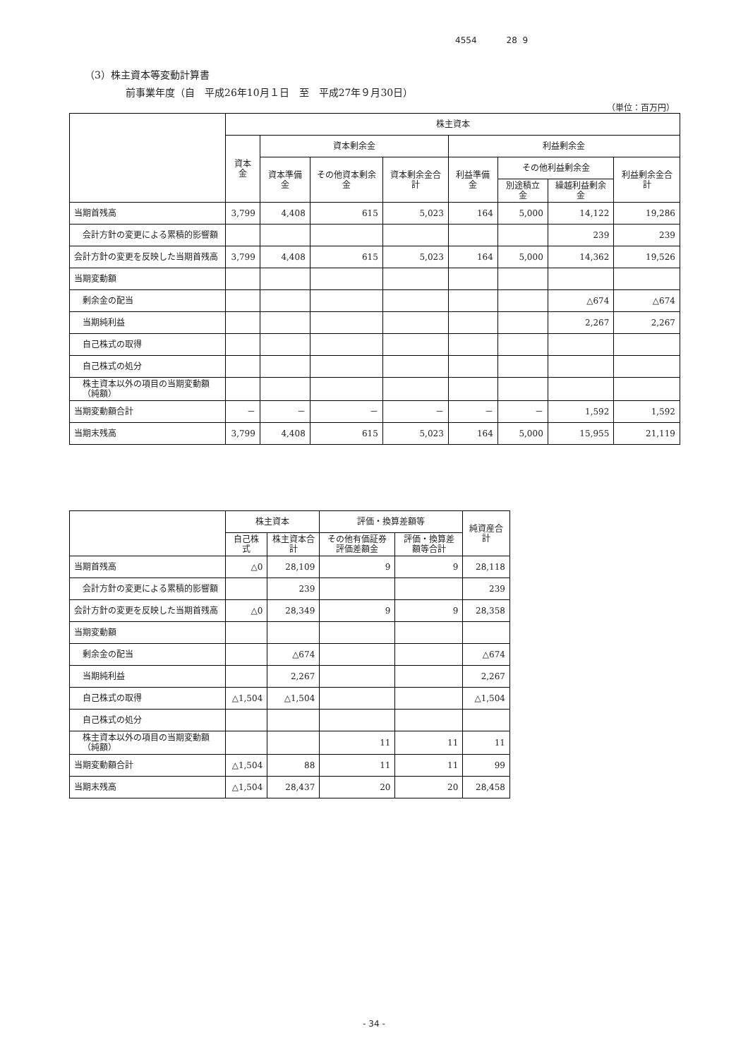4554 28 9
（3）株主資本等変動計算書
前事業年度（自　平成26年10月１日　至　平成27年９月30日）
（単位：百万円）
| | 株主資本 | | | | | | | |
| --- | --- | --- | --- | --- | --- | --- | --- | --- |
| | 資本金 | 資本剰余金 | | | 利益剰余金 | | | |
| | | 資本準備金 | その他資本剰余金 | 資本剰余金合計 | 利益準備金 | その他利益剰余金 | | 利益剰余金合計 |
| | | | | | | 別途積立金 | 繰越利益剰余金 | |
| 当期首残高 | 3,799 | 4,408 | 615 | 5,023 | 164 | 5,000 | 14,122 | 19,286 |
| 会計方針の変更による累積的影響額 | | | | | | | 239 | 239 |
| 会計方針の変更を反映した当期首残高 | 3,799 | 4,408 | 615 | 5,023 | 164 | 5,000 | 14,362 | 19,526 |
| 当期変動額 | | | | | | | | |
| 剰余金の配当 | | | | | | | △674 | △674 |
| 当期純利益 | | | | | | | 2,267 | 2,267 |
| 自己株式の取得 | | | | | | | | |
| 自己株式の処分 | | | | | | | | |
| 株主資本以外の項目の当期変動額（純額） | | | | | | | | |
| 当期変動額合計 | － | － | － | － | － | － | 1,592 | 1,592 |
| 当期末残高 | 3,799 | 4,408 | 615 | 5,023 | 164 | 5,000 | 15,955 | 21,119 |
| | 株主資本 | | 評価・換算差額等 | | 純資産合計 |
| --- | --- | --- | --- | --- | --- |
| | 自己株式 | 株主資本合計 | その他有価証券評価差額金 | 評価・換算差額等合計 | |
| 当期首残高 | △0 | 28,109 | 9 | 9 | 28,118 |
| 会計方針の変更による累積的影響額 | | 239 | | | 239 |
| 会計方針の変更を反映した当期首残高 | △0 | 28,349 | 9 | 9 | 28,358 |
| 当期変動額 | | | | | |
| 剰余金の配当 | | △674 | | | △674 |
| 当期純利益 | | 2,267 | | | 2,267 |
| 自己株式の取得 | △1,504 | △1,504 | | | △1,504 |
| 自己株式の処分 | | | | | |
| 株主資本以外の項目の当期変動額（純額） | | | 11 | 11 | 11 |
| 当期変動額合計 | △1,504 | 88 | 11 | 11 | 99 |
| 当期末残高 | △1,504 | 28,437 | 20 | 20 | 28,458 |
- 34 -